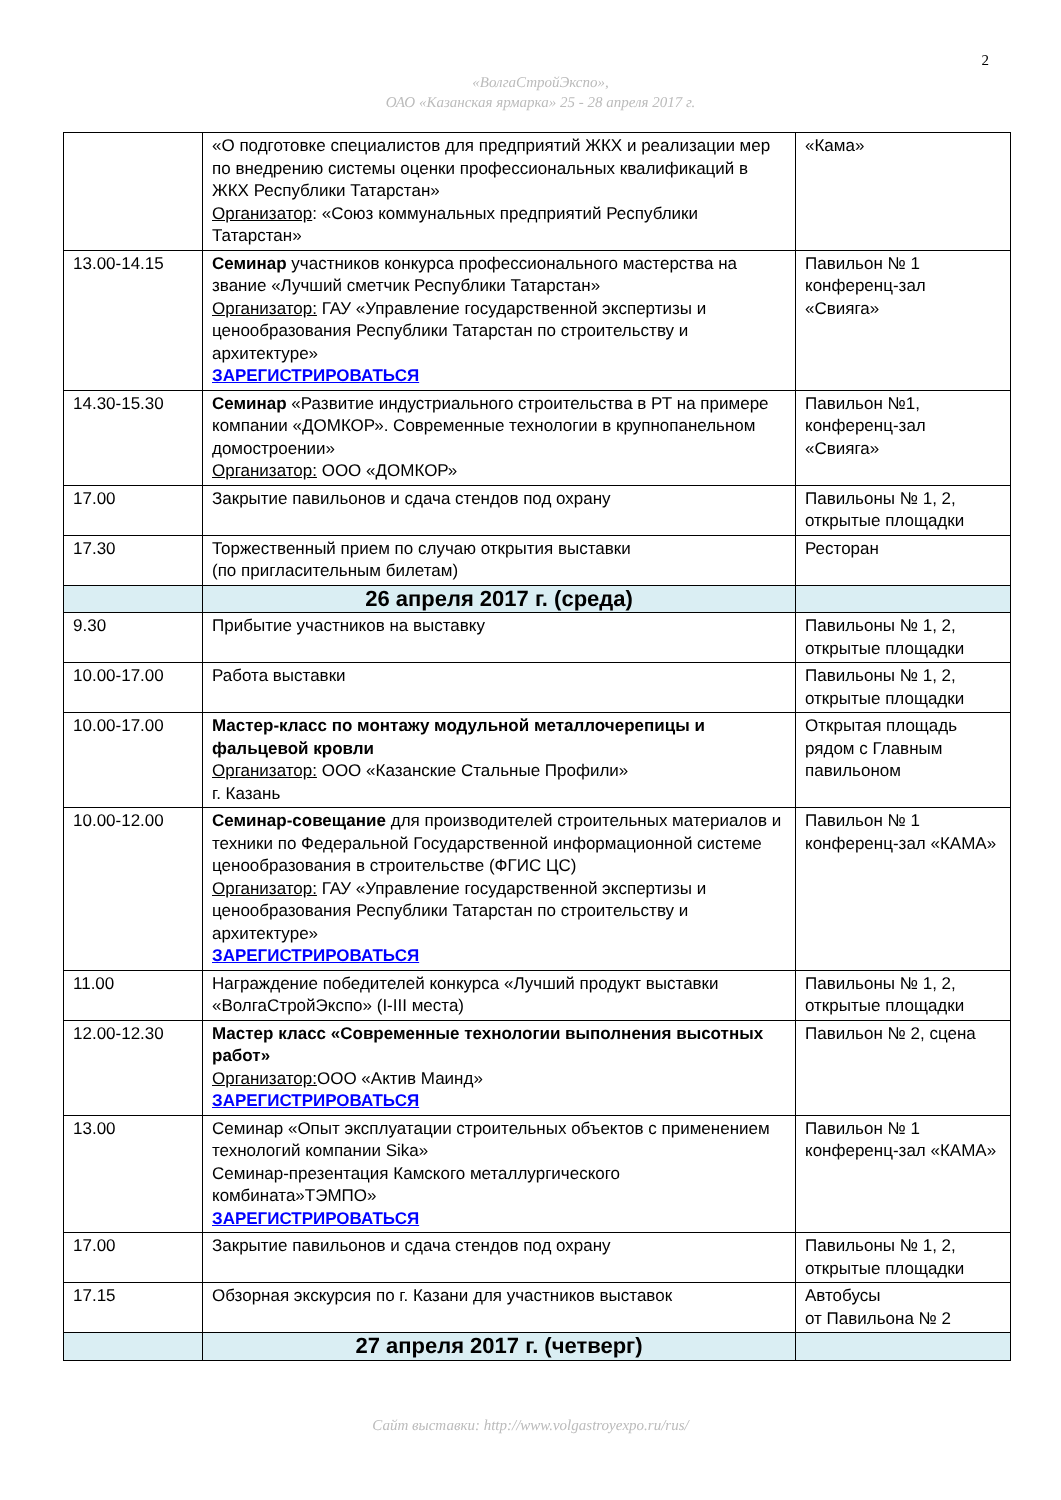2
«ВолгаСтройЭкспо»,
ОАО «Казанская ярмарка» 25 - 28 апреля 2017 г.
| | «О подготовке специалистов для предприятий ЖКХ и реализации мер по внедрению системы оценки профессиональных квалификаций в ЖКХ Республики Татарстан» Организатор : «Союз коммунальных предприятий Республики Татарстан» | «Кама» |
| 13.00-14.15 | Семинар участников конкурса профессионального мастерства на звание «Лучший сметчик Республики Татарстан» Организатор: ГАУ «Управление государственной экспертизы и ценообразования Республики Татарстан по строительству и архитектуре» ЗАРЕГИСТРИРОВАТЬСЯ | Павильон № 1 конференц-зал «Свияга» |
| 14.30-15.30 | Семинар «Развитие индустриального строительства в РТ на примере компании «ДОМКОР». Современные технологии в крупнопанельном домостроении» Организатор: ООО «ДОМКОР» | Павильон №1, конференц-зал «Свияга» |
| 17.00 | Закрытие павильонов и сдача стендов под охрану | Павильоны № 1, 2, открытые площадки |
| 17.30 | Торжественный прием по случаю открытия выставки (по пригласительным билетам) | Ресторан |
| | 26 апреля 2017 г. (среда) | |
| 9.30 | Прибытие участников на выставку | Павильоны № 1, 2, открытые площадки |
| 10.00-17.00 | Работа выставки | Павильоны № 1, 2, открытые площадки |
| 10.00-17.00 | Мастер-класс по монтажу модульной металлочерепицы и фальцевой кровли Организатор: ООО «Казанские Стальные Профили» г. Казань | Открытая площадь рядом с Главным павильоном |
| 10.00-12.00 | Семинар-совещание для производителей строительных материалов и техники по Федеральной Государственной информационной системе ценообразования в строительстве (ФГИС ЦС) Организатор: ГАУ «Управление государственной экспертизы и ценообразования Республики Татарстан по строительству и архитектуре» ЗАРЕГИСТРИРОВАТЬСЯ | Павильон № 1 конференц-зал «КАМА» |
| 11.00 | Награждение победителей конкурса «Лучший продукт выставки «ВолгаСтройЭкспо» (I-III места) | Павильоны № 1, 2, открытые площадки |
| 12.00-12.30 | Мастер класс «Современные технологии выполнения высотных работ» Организатор: ООО «Актив Маинд» ЗАРЕГИСТРИРОВАТЬСЯ | Павильон № 2, сцена |
| 13.00 | Семинар «Опыт эксплуатации строительных объектов с применением технологий компании Sika» Семинар-презентация Камского металлургического комбината»ТЭМПО» ЗАРЕГИСТРИРОВАТЬСЯ | Павильон № 1 конференц-зал «КАМА» |
| 17.00 | Закрытие павильонов и сдача стендов под охрану | Павильоны № 1, 2, открытые площадки |
| 17.15 | Обзорная экскурсия по г. Казани для участников выставок | Автобусы от Павильона № 2 |
| | 27 апреля 2017 г. (четверг) | |
Сайт выставки: http://www.volgastroyexpo.ru/rus/